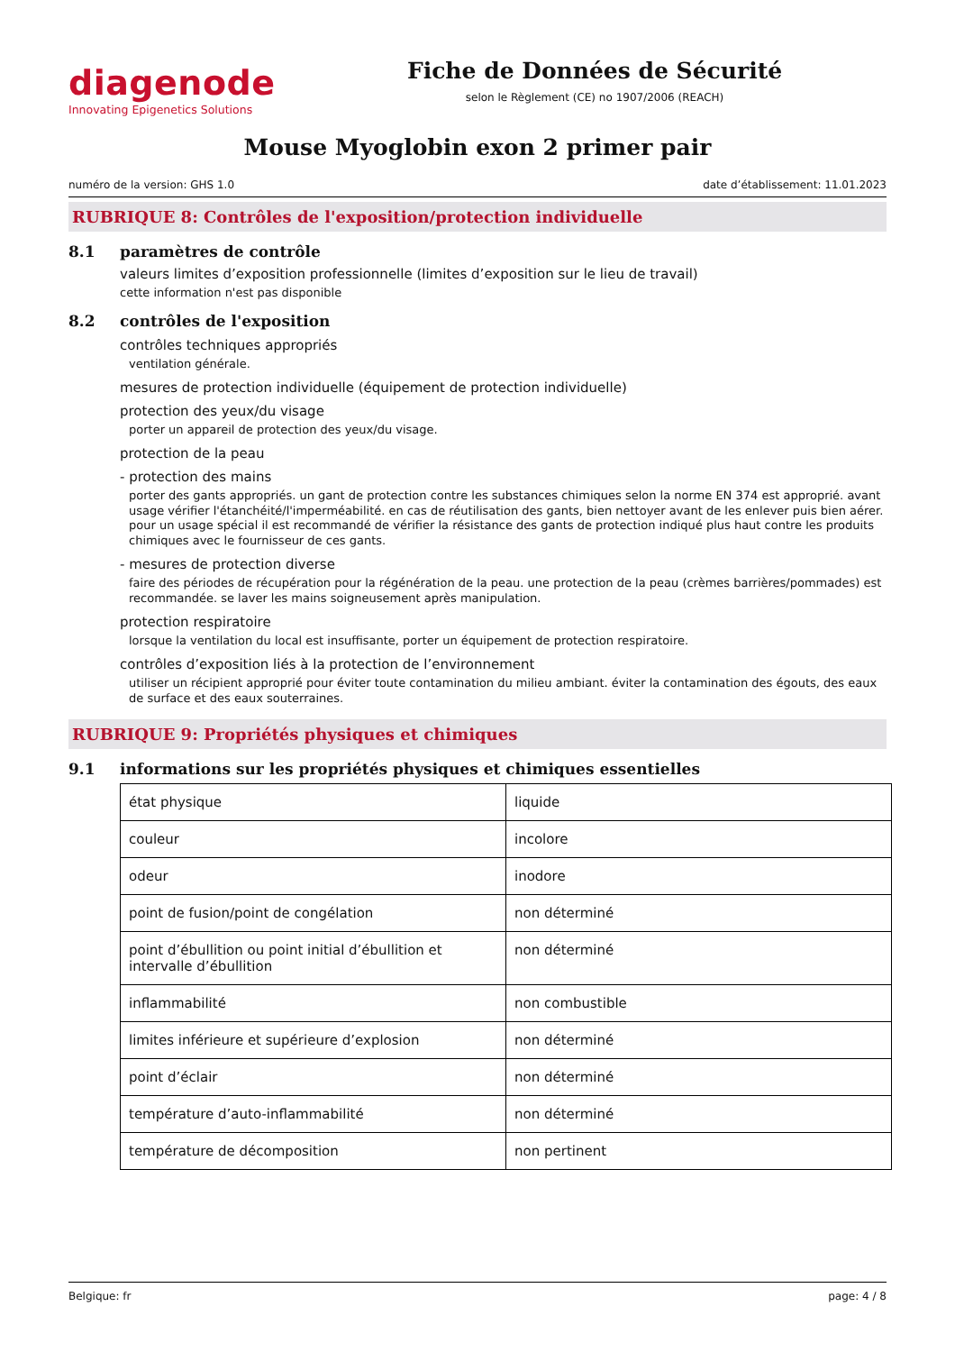diagenode
Innovating Epigenetics Solutions
Fiche de Données de Sécurité
selon le Règlement (CE) no 1907/2006 (REACH)
Mouse Myoglobin exon 2 primer pair
numéro de la version: GHS 1.0 date d’établissement: 11.01.2023
RUBRIQUE 8: Contrôles de l'exposition/protection individuelle
8.1 paramètres de contrôle
valeurs limites d’exposition professionnelle (limites d’exposition sur le lieu de travail)
cette information n'est pas disponible
8.2 contrôles de l'exposition
contrôles techniques appropriés
ventilation générale.
mesures de protection individuelle (équipement de protection individuelle)
protection des yeux/du visage
porter un appareil de protection des yeux/du visage.
protection de la peau
- protection des mains
porter des gants appropriés. un gant de protection contre les substances chimiques selon la norme EN 374 est approprié. avant usage vérifier l'étanchéité/l'imperméabilité. en cas de réutilisation des gants, bien nettoyer avant de les enlever puis bien aérer. pour un usage spécial il est recommandé de vérifier la résistance des gants de protection indiqué plus haut contre les produits chimiques avec le fournisseur de ces gants.
- mesures de protection diverse
faire des périodes de récupération pour la régénération de la peau. une protection de la peau (crèmes barrières/pommades) est recommandée. se laver les mains soigneusement après manipulation.
protection respiratoire
lorsque la ventilation du local est insuffisante, porter un équipement de protection respiratoire.
contrôles d’exposition liés à la protection de l’environnement
utiliser un récipient approprié pour éviter toute contamination du milieu ambiant. éviter la contamination des égouts, des eaux de surface et des eaux souterraines.
RUBRIQUE 9: Propriétés physiques et chimiques
9.1 informations sur les propriétés physiques et chimiques essentielles
| état physique | liquide |
| couleur | incolore |
| odeur | inodore |
| point de fusion/point de congélation | non déterminé |
| point d’ébullition ou point initial d’ébullition et intervalle d’ébullition | non déterminé |
| inflammabilité | non combustible |
| limites inférieure et supérieure d’explosion | non déterminé |
| point d’éclair | non déterminé |
| température d’auto-inflammabilité | non déterminé |
| température de décomposition | non pertinent |
Belgique: fr page: 4 / 8